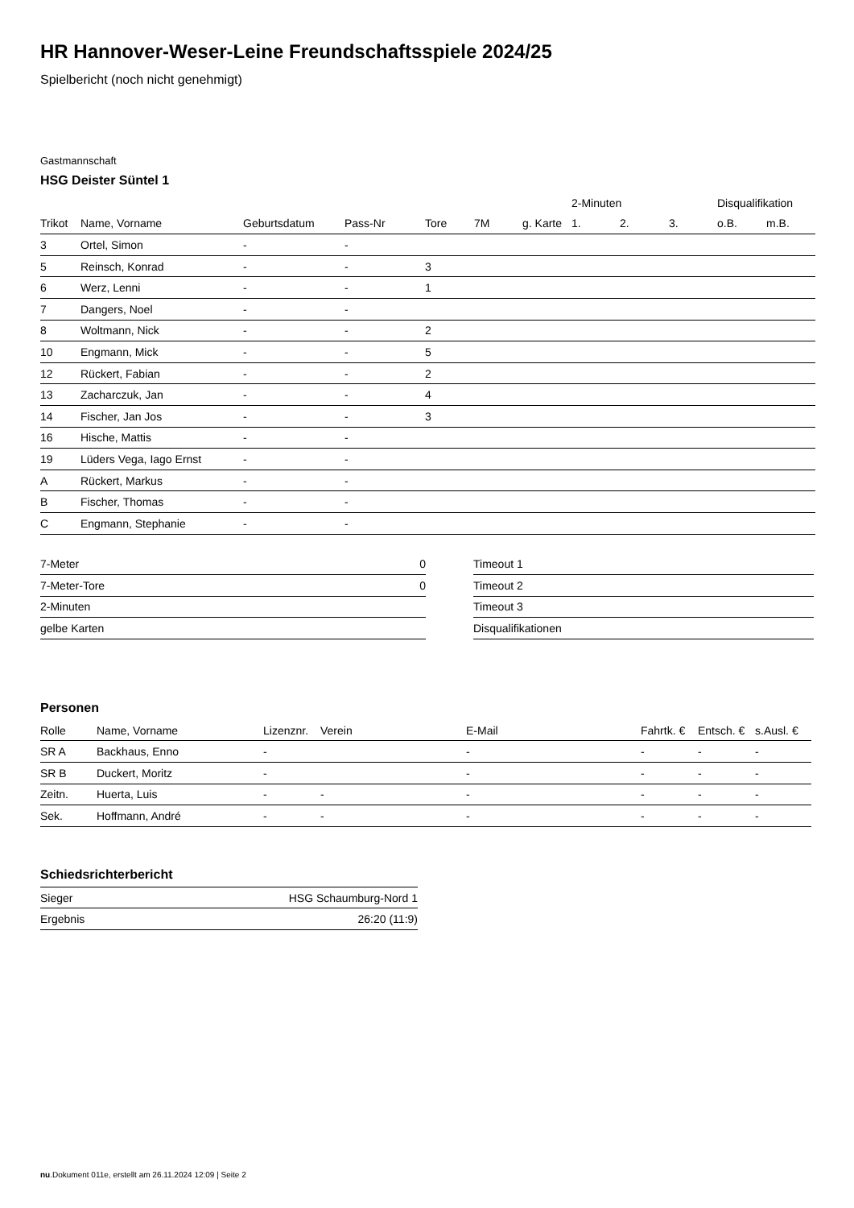HR Hannover-Weser-Leine Freundschaftsspiele 2024/25
Spielbericht (noch nicht genehmigt)
Gastmannschaft
HSG Deister Süntel 1
| | | | | | | | 2-Minuten | | | Disqualifikation | |
| --- | --- | --- | --- | --- | --- | --- | --- | --- | --- | --- | --- |
| Trikot | Name, Vorname | Geburtsdatum | Pass-Nr | Tore | 7M | g. Karte | 1. | 2. | 3. | o.B. | m.B. |
| 3 | Ortel, Simon | - | - | | | | | | | | |
| 5 | Reinsch, Konrad | - | - | 3 | | | | | | | |
| 6 | Werz, Lenni | - | - | 1 | | | | | | | |
| 7 | Dangers, Noel | - | - | | | | | | | | |
| 8 | Woltmann, Nick | - | - | 2 | | | | | | | |
| 10 | Engmann, Mick | - | - | 5 | | | | | | | |
| 12 | Rückert, Fabian | - | - | 2 | | | | | | | |
| 13 | Zacharczuk, Jan | - | - | 4 | | | | | | | |
| 14 | Fischer, Jan Jos | - | - | 3 | | | | | | | |
| 16 | Hische, Mattis | - | - | | | | | | | | |
| 19 | Lüders Vega, Iago Ernst | - | - | | | | | | | | |
| A | Rückert, Markus | - | - | | | | | | | | |
| B | Fischer, Thomas | - | - | | | | | | | | |
| C | Engmann, Stephanie | - | - | | | | | | | | |
| 7-Meter | 0 |
| 7-Meter-Tore | 0 |
| 2-Minuten | |
| gelbe Karten | |
| Timeout 1 |
| Timeout 2 |
| Timeout 3 |
| Disqualifikationen |
Personen
| Rolle | Name, Vorname | Lizenznr. | Verein | E-Mail | Fahrtk. € | Entsch. € | s.Ausl. € |
| --- | --- | --- | --- | --- | --- | --- | --- |
| SR A | Backhaus, Enno | - | | - | - | - | - |
| SR B | Duckert, Moritz | - | | - | - | - | - |
| Zeitn. | Huerta, Luis | - | - | - | - | - | - |
| Sek. | Hoffmann, André | - | - | - | - | - | - |
Schiedsrichterbericht
| Sieger | HSG Schaumburg-Nord 1 |
| Ergebnis | 26:20 (11:9) |
nu.Dokument 011e, erstellt am 26.11.2024 12:09 | Seite 2